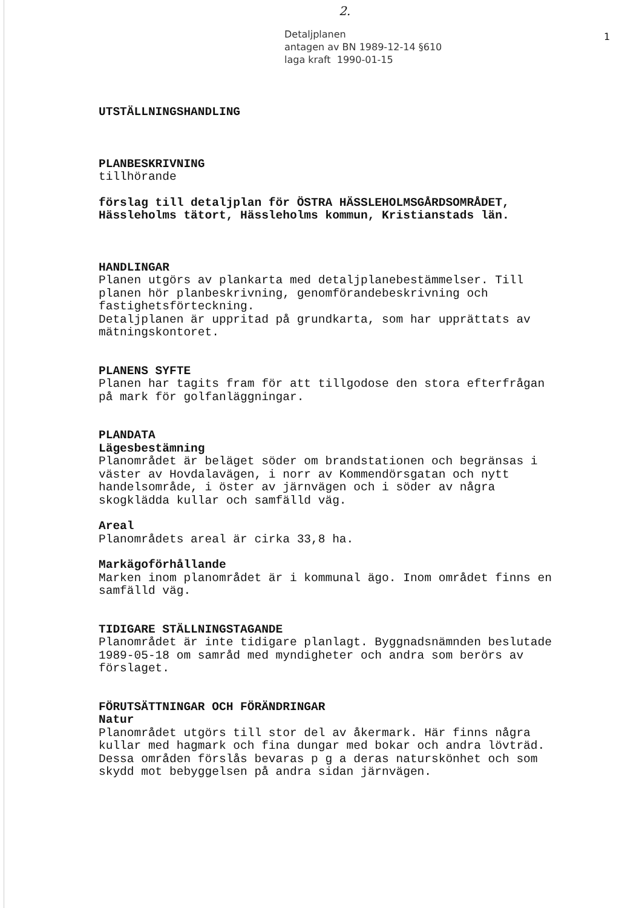2.
Detaljplanen
antagen av BN 1989-12-14 §610
laga kraft 1990-01-15
1
UTSTÄLLNINGSHANDLING
PLANBESKRIVNING
tillhörande
förslag till detaljplan för ÖSTRA HÄSSLEHOLMSGÅRDSOMRÅDET,
Hässleholms tätort, Hässleholms kommun, Kristianstads län.
HANDLINGAR
Planen utgörs av plankarta med detaljplanebestämmelser. Till
planen hör planbeskrivning, genomförandebeskrivning och
fastighetsförteckning.
Detaljplanen är uppritad på grundkarta, som har upprättats av
mätningskontoret.
PLANENS SYFTE
Planen har tagits fram för att tillgodose den stora efterfrågan
på mark för golfanläggningar.
PLANDATA
Lägesbestämning
Planområdet är beläget söder om brandstationen och begränsas i
väster av Hovdalavägen, i norr av Kommendörsgatan och nytt
handelsområde, i öster av järnvägen och i söder av några
skogklädda kullar och samfälld väg.
Areal
Planområdets areal är cirka 33,8 ha.
Markägoförhållande
Marken inom planområdet är i kommunal ägo. Inom området finns en
samfälld väg.
TIDIGARE STÄLLNINGSTAGANDE
Planområdet är inte tidigare planlagt. Byggnadsnämnden beslutade
1989-05-18 om samråd med myndigheter och andra som berörs av
förslaget.
FÖRUTSÄTTNINGAR OCH FÖRÄNDRINGAR
Natur
Planområdet utgörs till stor del av åkermark. Här finns några
kullar med hagmark och fina dungar med bokar och andra lövträd.
Dessa områden förslås bevaras p g a deras naturskönhet och som
skydd mot bebyggelsen på andra sidan järnvägen.